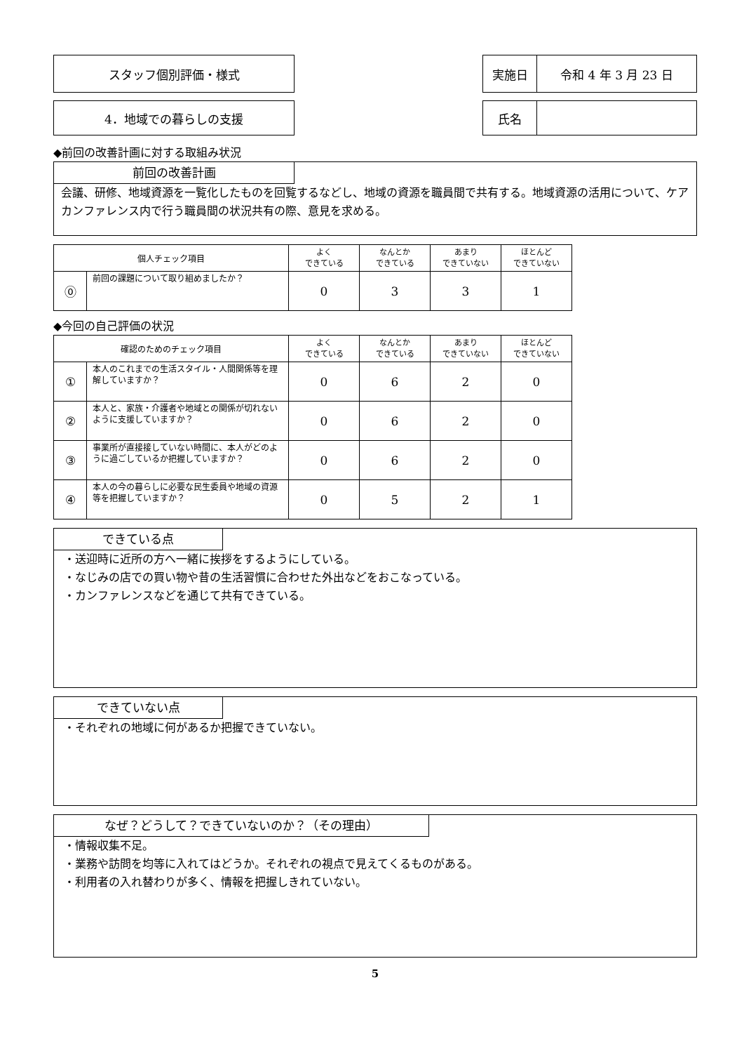スタッフ個別評価・様式
| 実施日 | 令和 4 年 3 月 23 日 |
4．地域での暮らしの支援
| 氏名 | |
◆前回の改善計画に対する取組み状況
前回の改善計画
会議、研修、地域資源を一覧化したものを回覧するなどし、地域の資源を職員間で共有する。地域資源の活用について、ケアカンファレンス内で行う職員間の状況共有の際、意見を求める。
| 個人チェック項目 | | よく できている | なんとか できている | あまり できていない | ほとんど できていない |
| ⓪ | 前回の課題について取り組めましたか？ | 0 | 3 | 3 | 1 |
◆今回の自己評価の状況
| 確認のためのチェック項目 | | よく できている | なんとか できている | あまり できていない | ほとんど できていない |
| ① | 本人のこれまでの生活スタイル・人間関係等を理解していますか？ | 0 | 6 | 2 | 0 |
| ② | 本人と、家族・介護者や地域との関係が切れないように支援していますか？ | 0 | 6 | 2 | 0 |
| ③ | 事業所が直接接していない時間に、本人がどのように過ごしているか把握していますか？ | 0 | 6 | 2 | 0 |
| ④ | 本人の今の暮らしに必要な民生委員や地域の資源等を把握していますか？ | 0 | 5 | 2 | 1 |
できている点
・送迎時に近所の方へ一緒に挨拶をするようにしている。
・なじみの店での買い物や昔の生活習慣に合わせた外出などをおこなっている。
・カンファレンスなどを通じて共有できている。
できていない点
・それぞれの地域に何があるか把握できていない。
なぜ？どうして？できていないのか？（その理由）
・情報収集不足。
・業務や訪問を均等に入れてはどうか。それぞれの視点で見えてくるものがある。
・利用者の入れ替わりが多く、情報を把握しきれていない。
5